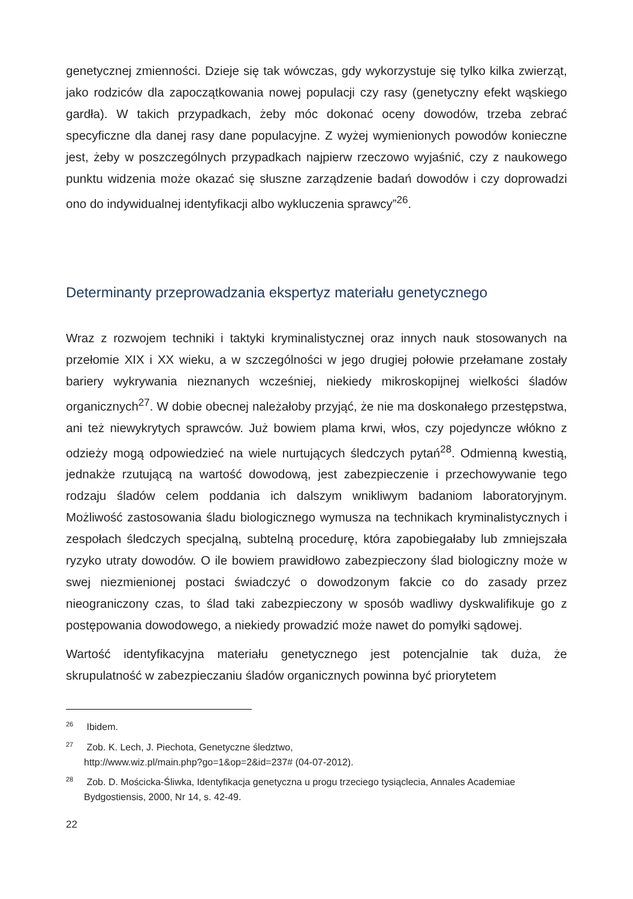genetycznej zmienności. Dzieje się tak wówczas, gdy wykorzystuje się tylko kilka zwierząt, jako rodziców dla zapoczątkowania nowej populacji czy rasy (genetyczny efekt wąskiego gardła). W takich przypadkach, żeby móc dokonać oceny dowodów, trzeba zebrać specyficzne dla danej rasy dane populacyjne. Z wyżej wymienionych powodów konieczne jest, żeby w poszczególnych przypadkach najpierw rzeczowo wyjaśnić, czy z naukowego punktu widzenia może okazać się słuszne zarządzenie badań dowodów i czy doprowadzi ono do indywidualnej identyfikacji albo wykluczenia sprawcy”<sup>26</sup>.
Determinanty przeprowadzania ekspertyz materiału genetycznego
Wraz z rozwojem techniki i taktyki kryminalistycznej oraz innych nauk stosowanych na przełomie XIX i XX wieku, a w szczególności w jego drugiej połowie przełamane zostały bariery wykrywania nieznanych wcześniej, niekiedy mikroskopijnej wielkości śladów organicznych<sup>27</sup>. W dobie obecnej należałoby przyjąć, że nie ma doskonałego przestępstwa, ani też niewykrytych sprawców. Już bowiem plama krwi, włos, czy pojedyncze włókno z odzieży mogą odpowiedzieć na wiele nurtujących śledczych pytań<sup>28</sup>. Odmienną kwestią, jednakże rzutującą na wartość dowodową, jest zabezpieczenie i przechowywanie tego rodzaju śladów celem poddania ich dalszym wnikliwym badaniom laboratoryjnym. Możliwość zastosowania śladu biologicznego wymusza na technikach kryminalistycznych i zespołach śledczych specjalną, subtelną procedurę, która zapobiegałaby lub zmniejszała ryzyko utraty dowodów. O ile bowiem prawidłowo zabezpieczony ślad biologiczny może w swej niezmienionej postaci świadczyć o dowodzonym fakcie co do zasady przez nieograniczony czas, to ślad taki zabezpieczony w sposób wadliwy dyskwalifikuje go z postępowania dowodowego, a niekiedy prowadzić może nawet do pomyłki sądowej.
Wartość identyfikacyjna materiału genetycznego jest potencjalnie tak duża, że skrupulatność w zabezpieczaniu śladów organicznych powinna być priorytetem
<sup>26</sup> Ibidem.
<sup>27</sup> Zob. K. Lech, J. Piechota, Genetyczne śledztwo,
http://www.wiz.pl/main.php?go=1&op=2&id=237# (04-07-2012).
<sup>28</sup> Zob. D. Mościcka-Śliwka, Identyfikacja genetyczna u progu trzeciego tysiąclecia, Annales Academiae Bydgostiensis, 2000, Nr 14, s. 42-49.
22